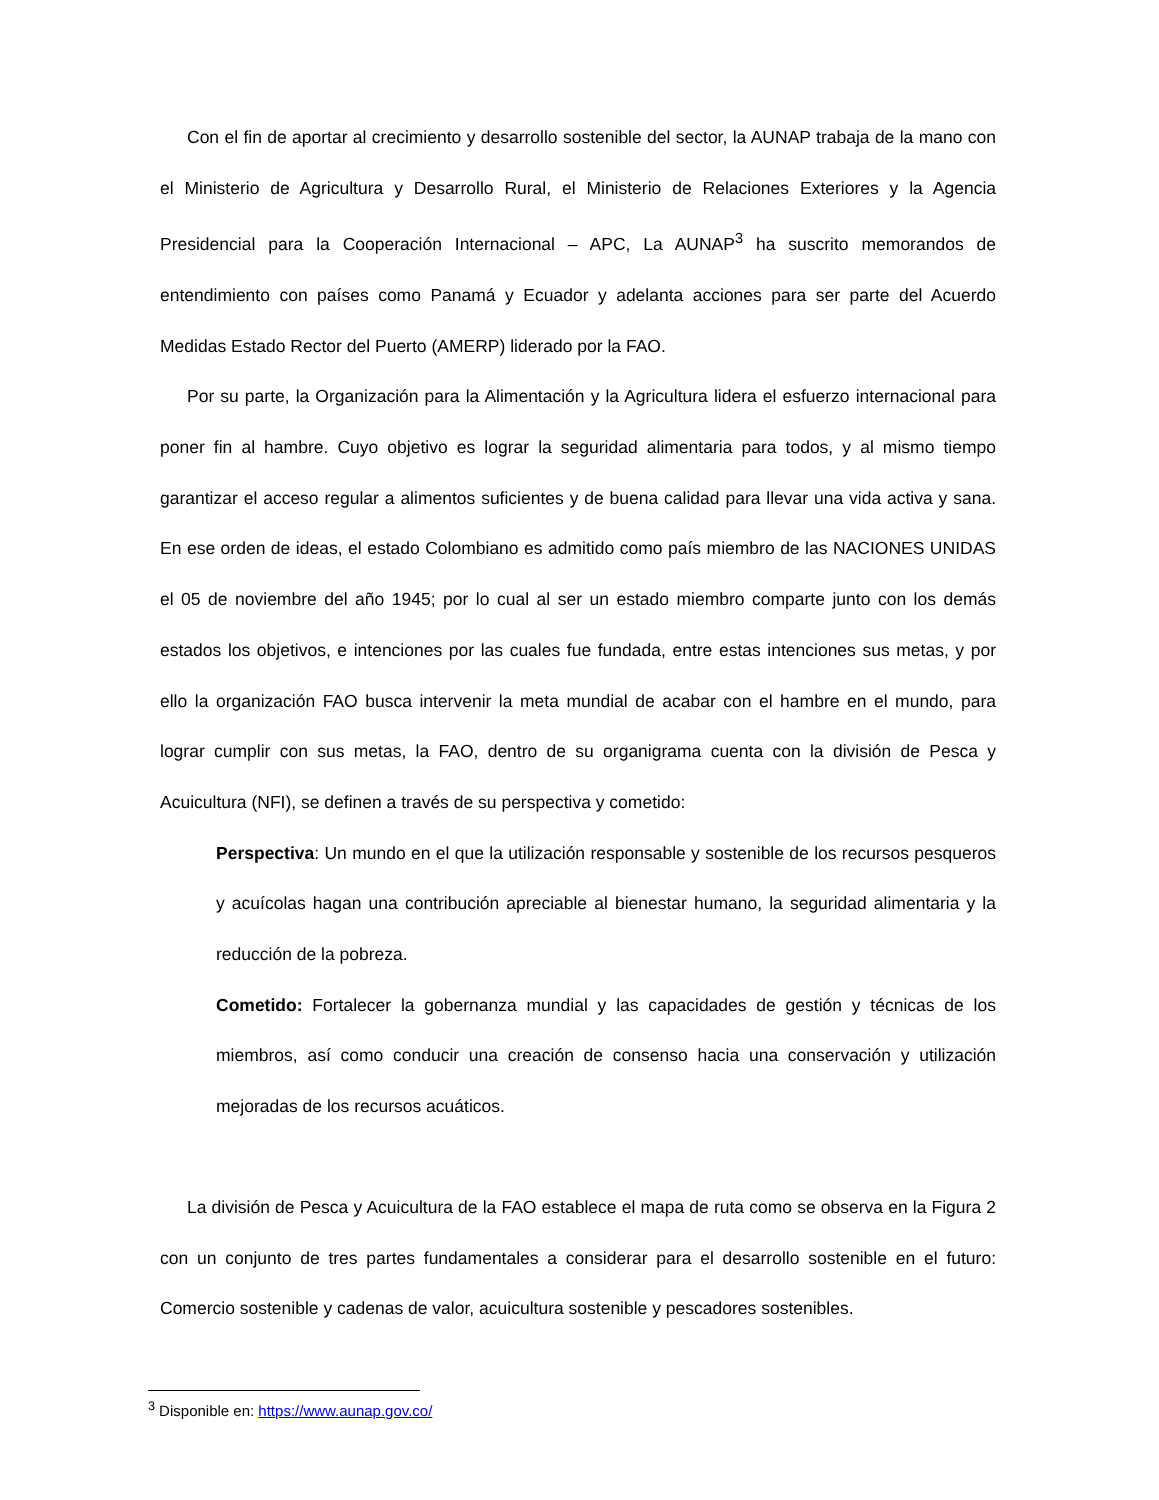Con el fin de aportar al crecimiento y desarrollo sostenible del sector, la AUNAP trabaja de la mano con el Ministerio de Agricultura y Desarrollo Rural, el Ministerio de Relaciones Exteriores y la Agencia Presidencial para la Cooperación Internacional – APC, La AUNAP<sup>3</sup> ha suscrito memorandos de entendimiento con países como Panamá y Ecuador y adelanta acciones para ser parte del Acuerdo Medidas Estado Rector del Puerto (AMERP) liderado por la FAO.
Por su parte, la Organización para la Alimentación y la Agricultura lidera el esfuerzo internacional para poner fin al hambre. Cuyo objetivo es lograr la seguridad alimentaria para todos, y al mismo tiempo garantizar el acceso regular a alimentos suficientes y de buena calidad para llevar una vida activa y sana. En ese orden de ideas, el estado Colombiano es admitido como país miembro de las NACIONES UNIDAS el 05 de noviembre del año 1945; por lo cual al ser un estado miembro comparte junto con los demás estados los objetivos, e intenciones por las cuales fue fundada, entre estas intenciones sus metas, y por ello la organización FAO busca intervenir la meta mundial de acabar con el hambre en el mundo, para lograr cumplir con sus metas, la FAO, dentro de su organigrama cuenta con la división de Pesca y Acuicultura (NFI), se definen a través de su perspectiva y cometido:
Perspectiva: Un mundo en el que la utilización responsable y sostenible de los recursos pesqueros y acuícolas hagan una contribución apreciable al bienestar humano, la seguridad alimentaria y la reducción de la pobreza.
Cometido: Fortalecer la gobernanza mundial y las capacidades de gestión y técnicas de los miembros, así como conducir una creación de consenso hacia una conservación y utilización mejoradas de los recursos acuáticos.
La división de Pesca y Acuicultura de la FAO establece el mapa de ruta como se observa en la Figura 2 con un conjunto de tres partes fundamentales a considerar para el desarrollo sostenible en el futuro: Comercio sostenible y cadenas de valor, acuicultura sostenible y pescadores sostenibles.
<sup>3</sup> Disponible en: https://www.aunap.gov.co/